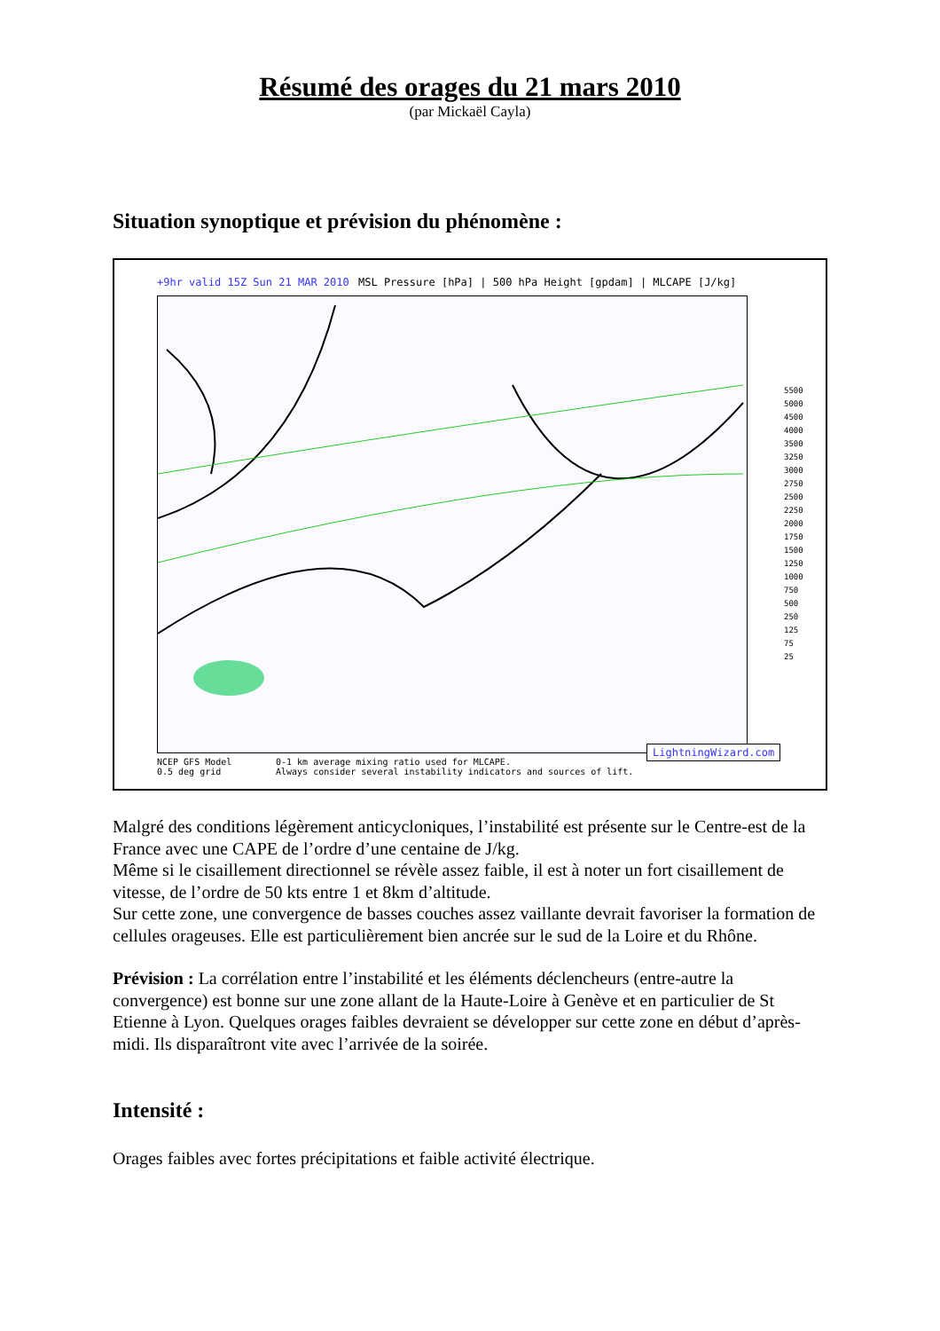Résumé des orages du 21 mars 2010
(par Mickaël Cayla)
Situation synoptique et prévision du phénomène :
+9hr valid 15Z Sun 21 MAR 2010 MSL Pressure [hPa] | 500 hPa Height [gpdam] | MLCAPE [J/kg]
5500
5000
4500
4000
3500
3250
3000
2750
2500
2250
2000
1750
1500
1250
1000
750
500
250
125
75
25
NCEP GFS Model
0.5 deg grid
0-1 km average mixing ratio used for MLCAPE.
Always consider several instability indicators and sources of lift.
LightningWizard.com
Malgré des conditions légèrement anticycloniques, l’instabilité est présente sur le Centre-est de la France avec une CAPE de l’ordre d’une centaine de J/kg.
Même si le cisaillement directionnel se révèle assez faible, il est à noter un fort cisaillement de vitesse, de l’ordre de 50 kts entre 1 et 8km d’altitude.
Sur cette zone, une convergence de basses couches assez vaillante devrait favoriser la formation de cellules orageuses. Elle est particulièrement bien ancrée sur le sud de la Loire et du Rhône.
Prévision : La corrélation entre l’instabilité et les éléments déclencheurs (entre-autre la convergence) est bonne sur une zone allant de la Haute-Loire à Genève et en particulier de St Etienne à Lyon. Quelques orages faibles devraient se développer sur cette zone en début d’après-midi. Ils disparaîtront vite avec l’arrivée de la soirée.
Intensité :
Orages faibles avec fortes précipitations et faible activité électrique.